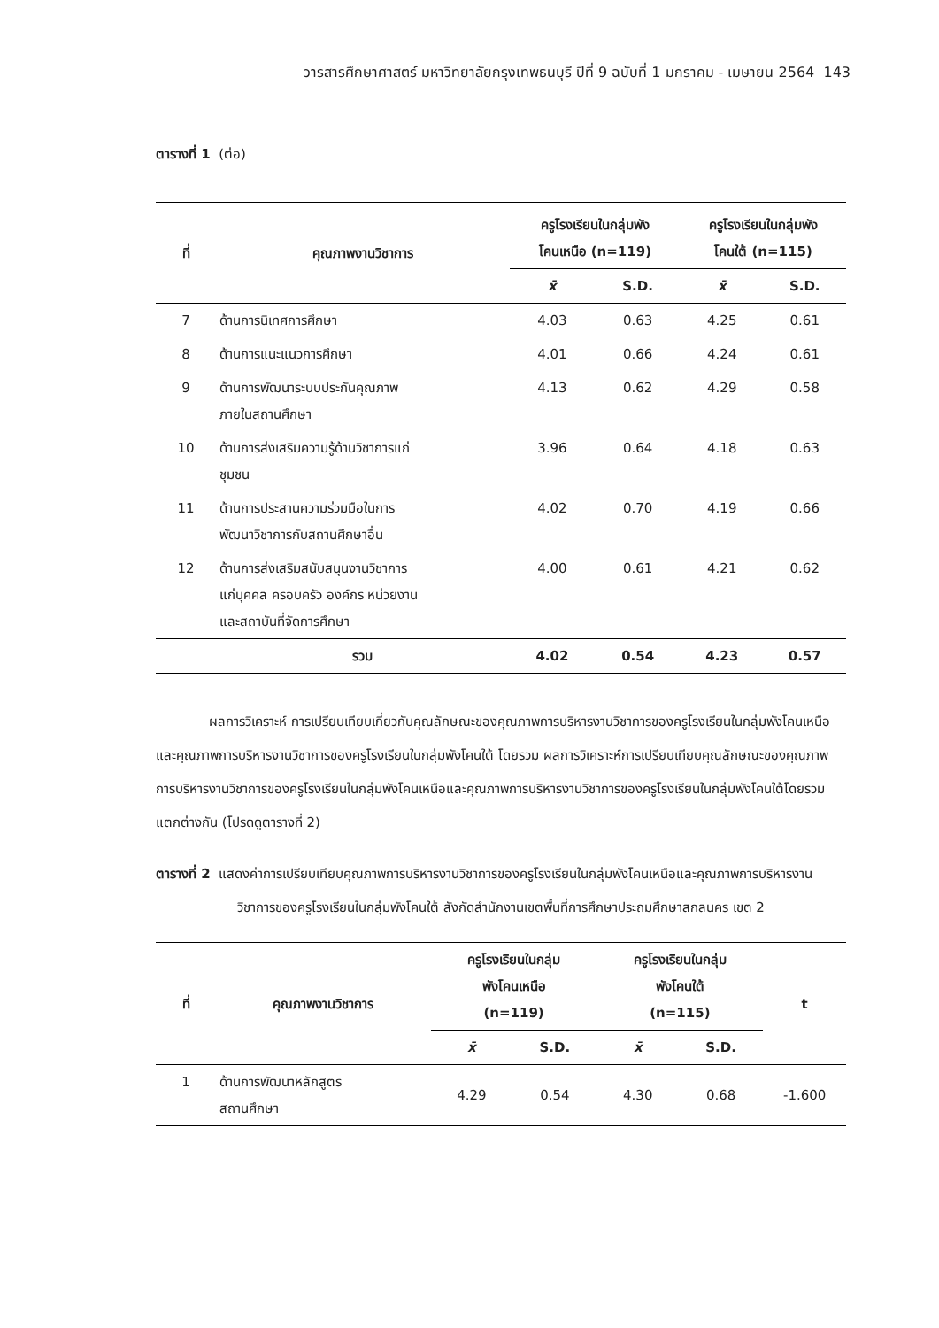วารสารศึกษาศาสตร์ มหาวิทยาลัยกรุงเทพธนบุรี ปีที่ 9 ฉบับที่ 1 มกราคม - เมษายน 2564 143
ตารางที่ 1 (ต่อ)
| ที่ | คุณภาพงานวิชาการ | ครูโรงเรียนในกลุ่มพัง โคนเหนือ (n=119) | | ครูโรงเรียนในกลุ่มพัง โคนใต้ (n=115) | |
| --- | --- | --- | --- | --- | --- |
| | | x̄ | S.D. | x̄ | S.D. |
| 7 | ด้านการนิเทศการศึกษา | 4.03 | 0.63 | 4.25 | 0.61 |
| 8 | ด้านการแนะแนวการศึกษา | 4.01 | 0.66 | 4.24 | 0.61 |
| 9 | ด้านการพัฒนาระบบประกันคุณภาพ ภายในสถานศึกษา | 4.13 | 0.62 | 4.29 | 0.58 |
| 10 | ด้านการส่งเสริมความรู้ด้านวิชาการแก่ ชุมชน | 3.96 | 0.64 | 4.18 | 0.63 |
| 11 | ด้านการประสานความร่วมมือในการ พัฒนาวิชาการกับสถานศึกษาอื่น | 4.02 | 0.70 | 4.19 | 0.66 |
| 12 | ด้านการส่งเสริมสนับสนุนงานวิชาการ แก่บุคคล ครอบครัว องค์กร หน่วยงาน และสถาบันที่จัดการศึกษา | 4.00 | 0.61 | 4.21 | 0.62 |
| | รวม | 4.02 | 0.54 | 4.23 | 0.57 |
ผลการวิเคราะห์ การเปรียบเทียบเกี่ยวกับคุณลักษณะของคุณภาพการบริหารงานวิชาการของครูโรงเรียนในกลุ่มพังโคนเหนือและคุณภาพการบริหารงานวิชาการของครูโรงเรียนในกลุ่มพังโคนใต้ โดยรวม ผลการวิเคราะห์การเปรียบเทียบคุณลักษณะของคุณภาพการบริหารงานวิชาการของครูโรงเรียนในกลุ่มพังโคนเหนือและคุณภาพการบริหารงานวิชาการของครูโรงเรียนในกลุ่มพังโคนใต้โดยรวมแตกต่างกัน (โปรดดูตารางที่ 2)
ตารางที่ 2 แสดงค่าการเปรียบเทียบคุณภาพการบริหารงานวิชาการของครูโรงเรียนในกลุ่มพังโคนเหนือและคุณภาพการบริหารงานวิชาการของครูโรงเรียนในกลุ่มพังโคนใต้ สังกัดสำนักงานเขตพื้นที่การศึกษาประถมศึกษาสกลนคร เขต 2
| ที่ | คุณภาพงานวิชาการ | ครูโรงเรียนในกลุ่ม พังโคนเหนือ (n=119) | | ครูโรงเรียนในกลุ่ม พังโคนใต้ (n=115) | | t |
| --- | --- | --- | --- | --- | --- | --- |
| | | x̄ | S.D. | x̄ | S.D. | |
| 1 | ด้านการพัฒนาหลักสูตร สถานศึกษา | 4.29 | 0.54 | 4.30 | 0.68 | -1.600 |